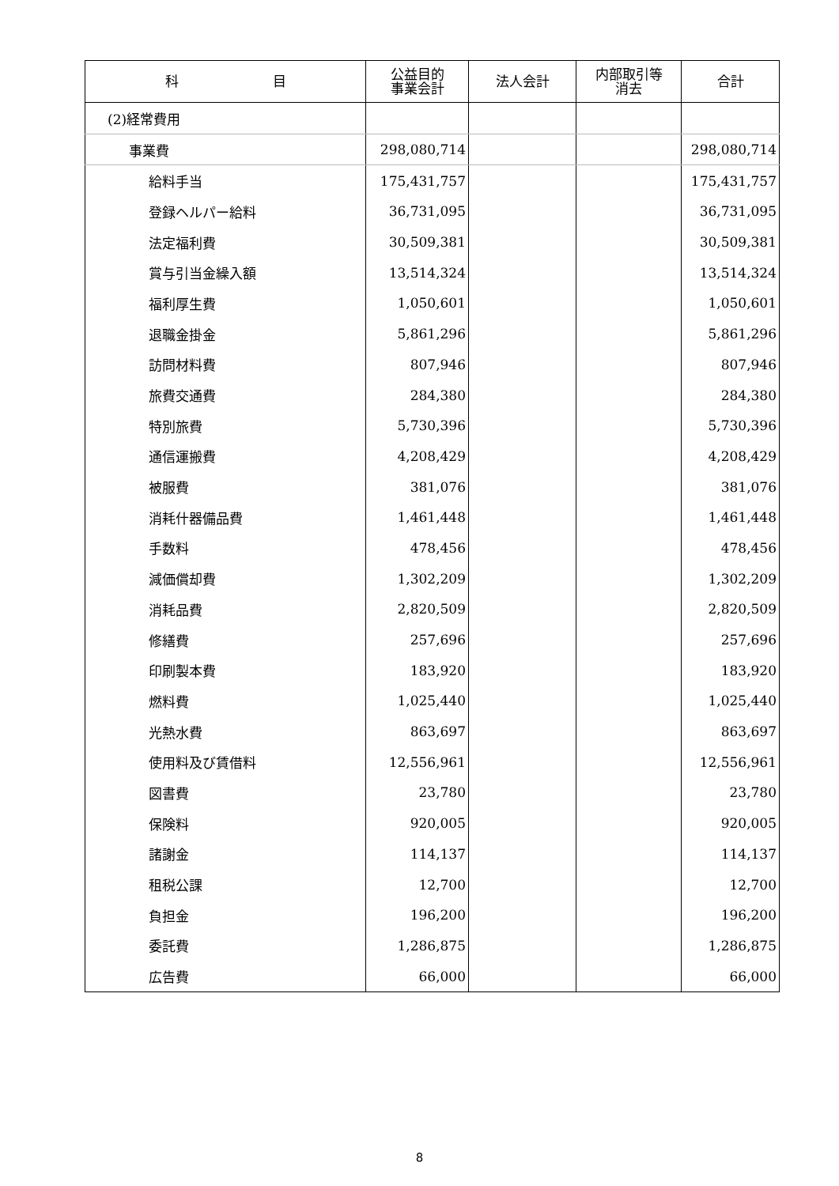| 科 目 | 公益目的 事業会計 | 法人会計 | 内部取引等 消去 | 合計 |
| --- | --- | --- | --- | --- |
| (2)経常費用 | | | | |
| 事業費 | 298,080,714 | | | 298,080,714 |
| 給料手当 | 175,431,757 | | | 175,431,757 |
| 登録ヘルパー給料 | 36,731,095 | | | 36,731,095 |
| 法定福利費 | 30,509,381 | | | 30,509,381 |
| 賞与引当金繰入額 | 13,514,324 | | | 13,514,324 |
| 福利厚生費 | 1,050,601 | | | 1,050,601 |
| 退職金掛金 | 5,861,296 | | | 5,861,296 |
| 訪問材料費 | 807,946 | | | 807,946 |
| 旅費交通費 | 284,380 | | | 284,380 |
| 特別旅費 | 5,730,396 | | | 5,730,396 |
| 通信運搬費 | 4,208,429 | | | 4,208,429 |
| 被服費 | 381,076 | | | 381,076 |
| 消耗什器備品費 | 1,461,448 | | | 1,461,448 |
| 手数料 | 478,456 | | | 478,456 |
| 減価償却費 | 1,302,209 | | | 1,302,209 |
| 消耗品費 | 2,820,509 | | | 2,820,509 |
| 修繕費 | 257,696 | | | 257,696 |
| 印刷製本費 | 183,920 | | | 183,920 |
| 燃料費 | 1,025,440 | | | 1,025,440 |
| 光熱水費 | 863,697 | | | 863,697 |
| 使用料及び賃借料 | 12,556,961 | | | 12,556,961 |
| 図書費 | 23,780 | | | 23,780 |
| 保険料 | 920,005 | | | 920,005 |
| 諸謝金 | 114,137 | | | 114,137 |
| 租税公課 | 12,700 | | | 12,700 |
| 負担金 | 196,200 | | | 196,200 |
| 委託費 | 1,286,875 | | | 1,286,875 |
| 広告費 | 66,000 | | | 66,000 |
8